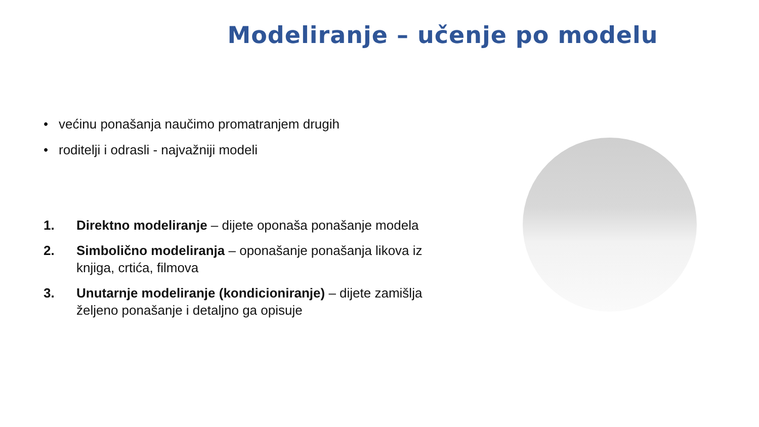Modeliranje – učenje po modelu
• većinu ponašanja naučimo promatranjem drugih
• roditelji i odrasli - najvažniji modeli
1. Direktno modeliranje – dijete oponaša ponašanje modela
2. Simbolično modeliranja – oponašanje ponašanja likova iz knjiga, crtića, filmova
3. Unutarnje modeliranje (kondicioniranje) – dijete zamišlja željeno ponašanje i detaljno ga opisuje